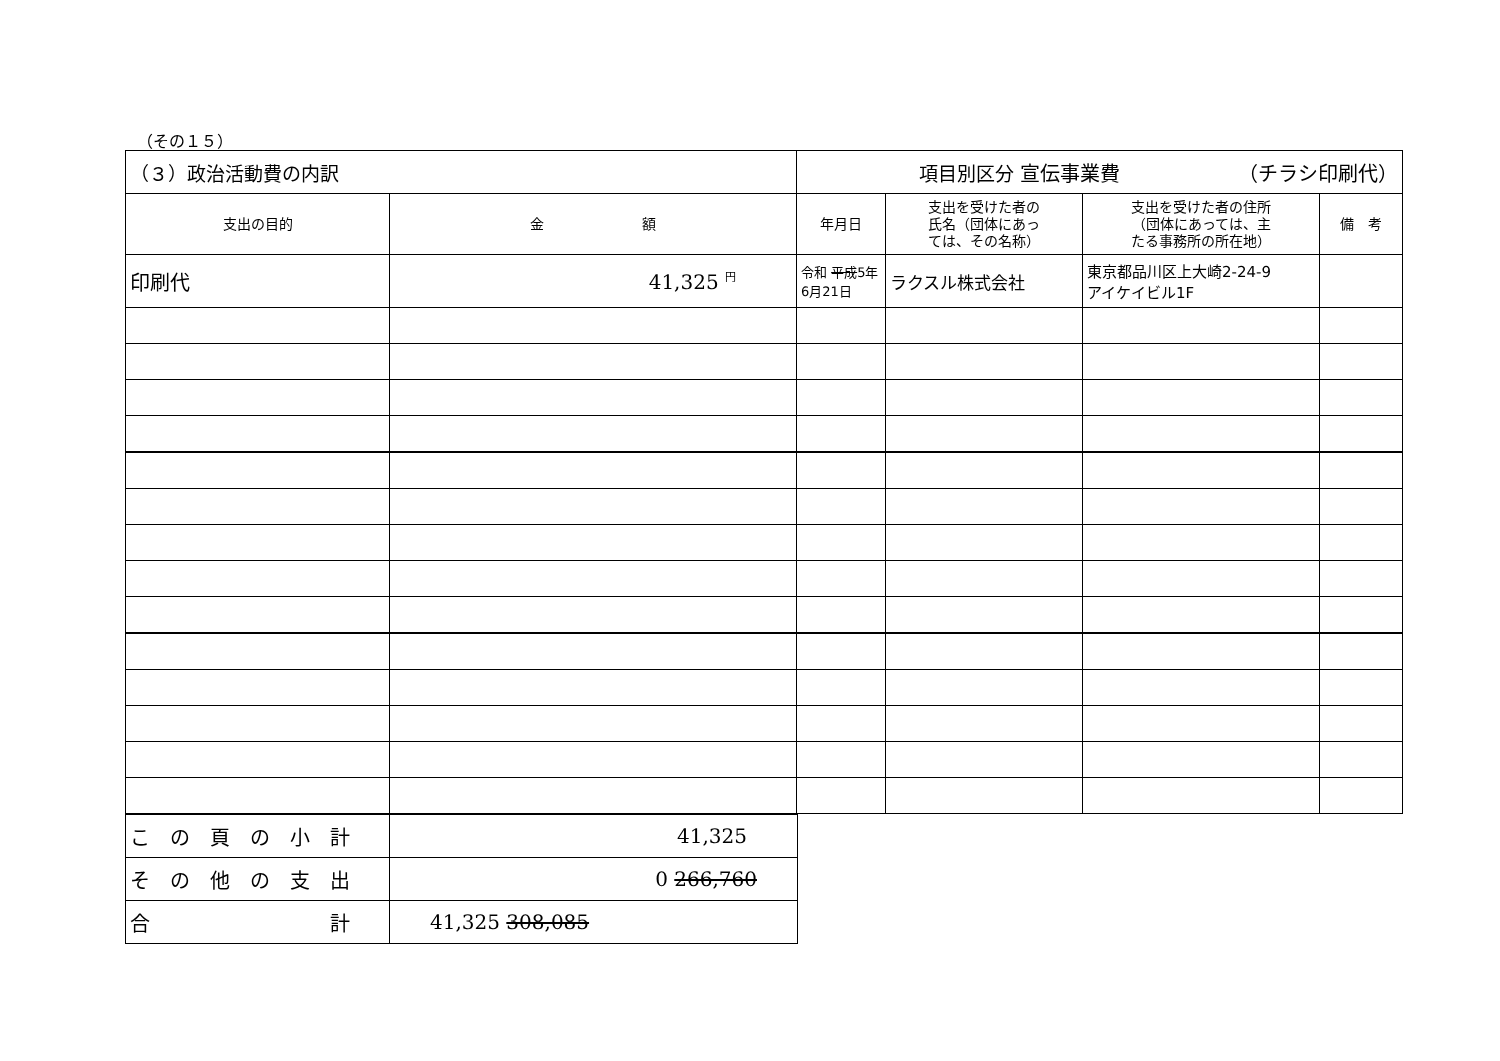（その１５）
| （３）政治活動費の内訳 | | 項目別区分 宣伝事業費 （チラシ印刷代） | | | |
| 支出の目的 | 金 額 | 年月日 | 支出を受けた者の 氏名（団体にあっ ては、その名称） | 支出を受けた者の住所 （団体にあっては、主 たる事務所の所在地） | 備 考 |
| 印刷代 | 41,325 <sup>円</sup> | 令和 平成 5年 6月21日 | ラクスル株式会社 | 東京都品川区上大崎2-24-9 アイケイビル1F | |
| こ の 頁 の 小 計 | 41,325 |
| そ の 他 の 支 出 | 0 266,760 |
| 合 計 | 41,325 308,085 |